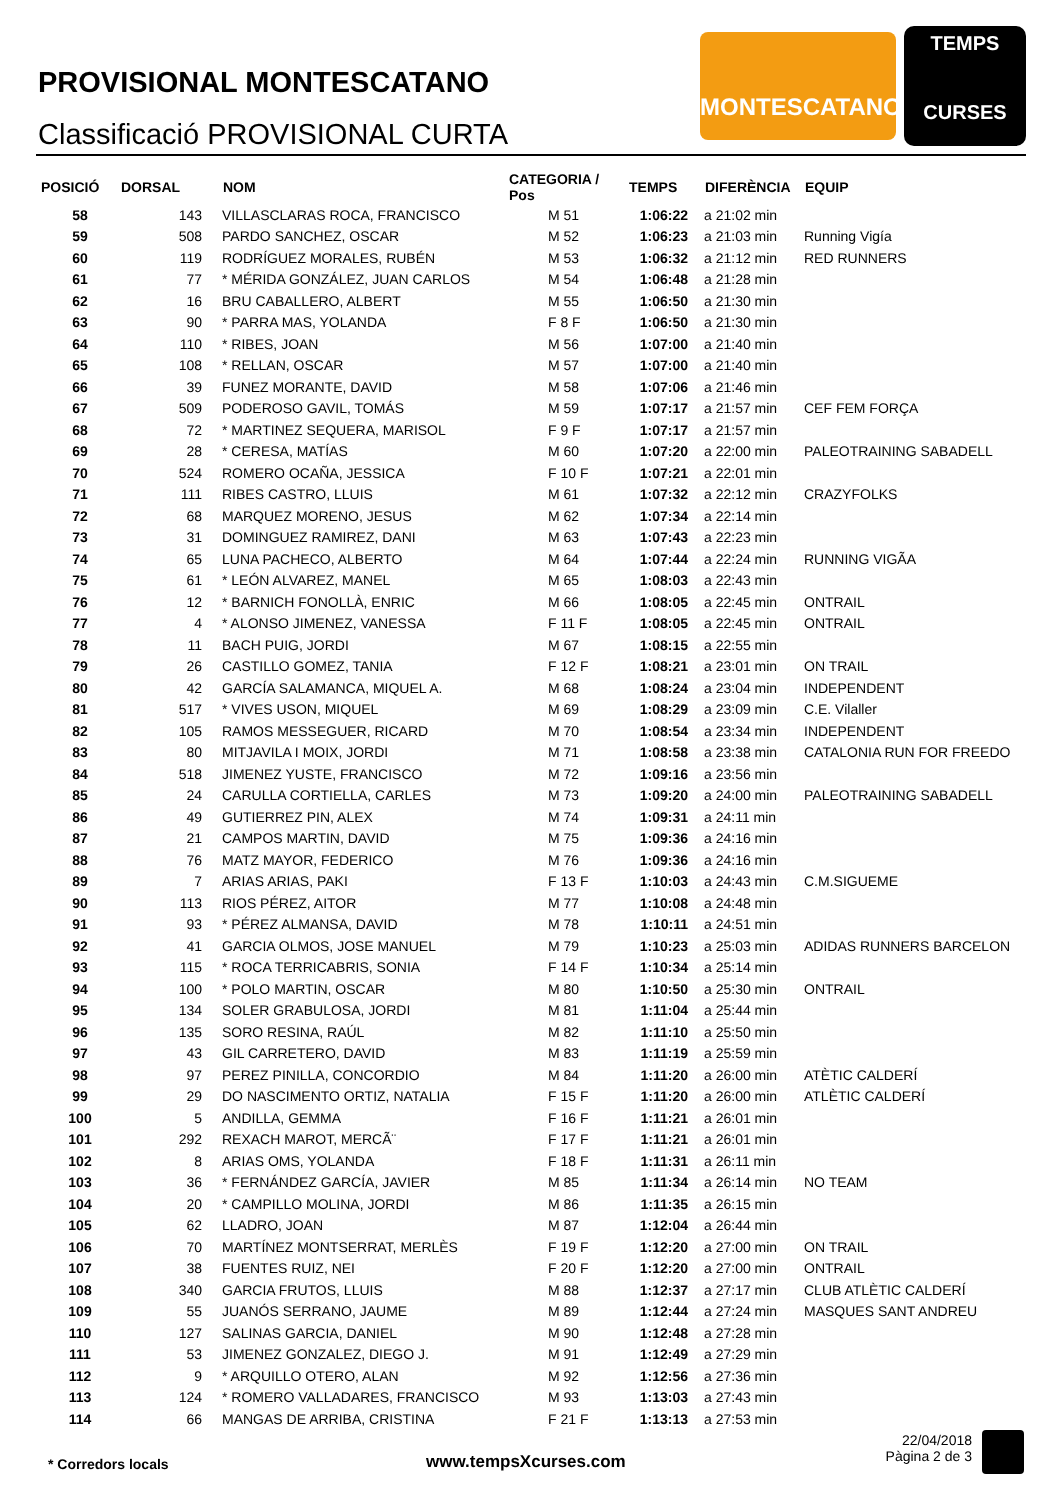PROVISIONAL MONTESCATANO
Classificació PROVISIONAL CURTA
MONTESCATANO
TEMPS
CURSES
| POSICIÓ | DORSAL | NOM | CATEGORIA / Pos | TEMPS | DIFERÈNCIA | EQUIP |
| --- | --- | --- | --- | --- | --- | --- |
| 58 | 143 | VILLASCLARAS ROCA, FRANCISCO | M 51 | 1:06:22 | a 21:02 min | |
| 59 | 508 | PARDO SANCHEZ, OSCAR | M 52 | 1:06:23 | a 21:03 min | Running Vigía |
| 60 | 119 | RODRÍGUEZ MORALES, RUBÉN | M 53 | 1:06:32 | a 21:12 min | RED RUNNERS |
| 61 | 77 | * MÉRIDA GONZÁLEZ, JUAN CARLOS | M 54 | 1:06:48 | a 21:28 min | |
| 62 | 16 | BRU CABALLERO, ALBERT | M 55 | 1:06:50 | a 21:30 min | |
| 63 | 90 | * PARRA MAS, YOLANDA | F 8 F | 1:06:50 | a 21:30 min | |
| 64 | 110 | * RIBES, JOAN | M 56 | 1:07:00 | a 21:40 min | |
| 65 | 108 | * RELLAN, OSCAR | M 57 | 1:07:00 | a 21:40 min | |
| 66 | 39 | FUNEZ MORANTE, DAVID | M 58 | 1:07:06 | a 21:46 min | |
| 67 | 509 | PODEROSO GAVIL, TOMÁS | M 59 | 1:07:17 | a 21:57 min | CEF FEM FORÇA |
| 68 | 72 | * MARTINEZ SEQUERA, MARISOL | F 9 F | 1:07:17 | a 21:57 min | |
| 69 | 28 | * CERESA, MATÍAS | M 60 | 1:07:20 | a 22:00 min | PALEOTRAINING SABADELL |
| 70 | 524 | ROMERO OCAÑA, JESSICA | F 10 F | 1:07:21 | a 22:01 min | |
| 71 | 111 | RIBES CASTRO, LLUIS | M 61 | 1:07:32 | a 22:12 min | CRAZYFOLKS |
| 72 | 68 | MARQUEZ MORENO, JESUS | M 62 | 1:07:34 | a 22:14 min | |
| 73 | 31 | DOMINGUEZ RAMIREZ, DANI | M 63 | 1:07:43 | a 22:23 min | |
| 74 | 65 | LUNA PACHECO, ALBERTO | M 64 | 1:07:44 | a 22:24 min | RUNNING VIGÃA |
| 75 | 61 | * LEÓN ALVAREZ, MANEL | M 65 | 1:08:03 | a 22:43 min | |
| 76 | 12 | * BARNICH FONOLLÀ, ENRIC | M 66 | 1:08:05 | a 22:45 min | ONTRAIL |
| 77 | 4 | * ALONSO JIMENEZ, VANESSA | F 11 F | 1:08:05 | a 22:45 min | ONTRAIL |
| 78 | 11 | BACH PUIG, JORDI | M 67 | 1:08:15 | a 22:55 min | |
| 79 | 26 | CASTILLO GOMEZ, TANIA | F 12 F | 1:08:21 | a 23:01 min | ON TRAIL |
| 80 | 42 | GARCÍA SALAMANCA, MIQUEL A. | M 68 | 1:08:24 | a 23:04 min | INDEPENDENT |
| 81 | 517 | * VIVES USON, MIQUEL | M 69 | 1:08:29 | a 23:09 min | C.E. Vilaller |
| 82 | 105 | RAMOS MESSEGUER, RICARD | M 70 | 1:08:54 | a 23:34 min | INDEPENDENT |
| 83 | 80 | MITJAVILA I MOIX, JORDI | M 71 | 1:08:58 | a 23:38 min | CATALONIA RUN FOR FREEDO |
| 84 | 518 | JIMENEZ YUSTE, FRANCISCO | M 72 | 1:09:16 | a 23:56 min | |
| 85 | 24 | CARULLA CORTIELLA, CARLES | M 73 | 1:09:20 | a 24:00 min | PALEOTRAINING SABADELL |
| 86 | 49 | GUTIERREZ PIN, ALEX | M 74 | 1:09:31 | a 24:11 min | |
| 87 | 21 | CAMPOS MARTIN, DAVID | M 75 | 1:09:36 | a 24:16 min | |
| 88 | 76 | MATZ MAYOR, FEDERICO | M 76 | 1:09:36 | a 24:16 min | |
| 89 | 7 | ARIAS ARIAS, PAKI | F 13 F | 1:10:03 | a 24:43 min | C.M.SIGUEME |
| 90 | 113 | RIOS PÉREZ, AITOR | M 77 | 1:10:08 | a 24:48 min | |
| 91 | 93 | * PÉREZ ALMANSA, DAVID | M 78 | 1:10:11 | a 24:51 min | |
| 92 | 41 | GARCIA OLMOS, JOSE MANUEL | M 79 | 1:10:23 | a 25:03 min | ADIDAS RUNNERS BARCELON |
| 93 | 115 | * ROCA TERRICABRIS, SONIA | F 14 F | 1:10:34 | a 25:14 min | |
| 94 | 100 | * POLO MARTIN, OSCAR | M 80 | 1:10:50 | a 25:30 min | ONTRAIL |
| 95 | 134 | SOLER GRABULOSA, JORDI | M 81 | 1:11:04 | a 25:44 min | |
| 96 | 135 | SORO RESINA, RAÚL | M 82 | 1:11:10 | a 25:50 min | |
| 97 | 43 | GIL CARRETERO, DAVID | M 83 | 1:11:19 | a 25:59 min | |
| 98 | 97 | PEREZ PINILLA, CONCORDIO | M 84 | 1:11:20 | a 26:00 min | ATÈTIC CALDERÍ |
| 99 | 29 | DO NASCIMENTO ORTIZ, NATALIA | F 15 F | 1:11:20 | a 26:00 min | ATLÈTIC CALDERÍ |
| 100 | 5 | ANDILLA, GEMMA | F 16 F | 1:11:21 | a 26:01 min | |
| 101 | 292 | REXACH MAROT, MERCÃ¨ | F 17 F | 1:11:21 | a 26:01 min | |
| 102 | 8 | ARIAS OMS, YOLANDA | F 18 F | 1:11:31 | a 26:11 min | |
| 103 | 36 | * FERNÁNDEZ GARCÍA, JAVIER | M 85 | 1:11:34 | a 26:14 min | NO TEAM |
| 104 | 20 | * CAMPILLO MOLINA, JORDI | M 86 | 1:11:35 | a 26:15 min | |
| 105 | 62 | LLADRO, JOAN | M 87 | 1:12:04 | a 26:44 min | |
| 106 | 70 | MARTÍNEZ MONTSERRAT, MERLÈS | F 19 F | 1:12:20 | a 27:00 min | ON TRAIL |
| 107 | 38 | FUENTES RUIZ, NEI | F 20 F | 1:12:20 | a 27:00 min | ONTRAIL |
| 108 | 340 | GARCIA FRUTOS, LLUIS | M 88 | 1:12:37 | a 27:17 min | CLUB ATLÈTIC CALDERÍ |
| 109 | 55 | JUANÓS SERRANO, JAUME | M 89 | 1:12:44 | a 27:24 min | MASQUES SANT ANDREU |
| 110 | 127 | SALINAS GARCIA, DANIEL | M 90 | 1:12:48 | a 27:28 min | |
| 111 | 53 | JIMENEZ GONZALEZ, DIEGO J. | M 91 | 1:12:49 | a 27:29 min | |
| 112 | 9 | * ARQUILLO OTERO, ALAN | M 92 | 1:12:56 | a 27:36 min | |
| 113 | 124 | * ROMERO VALLADARES, FRANCISCO | M 93 | 1:13:03 | a 27:43 min | |
| 114 | 66 | MANGAS DE ARRIBA, CRISTINA | F 21 F | 1:13:13 | a 27:53 min | |
* Corredors locals www.tempsXcurses.com
22/04/2018
Pàgina 2 de 3